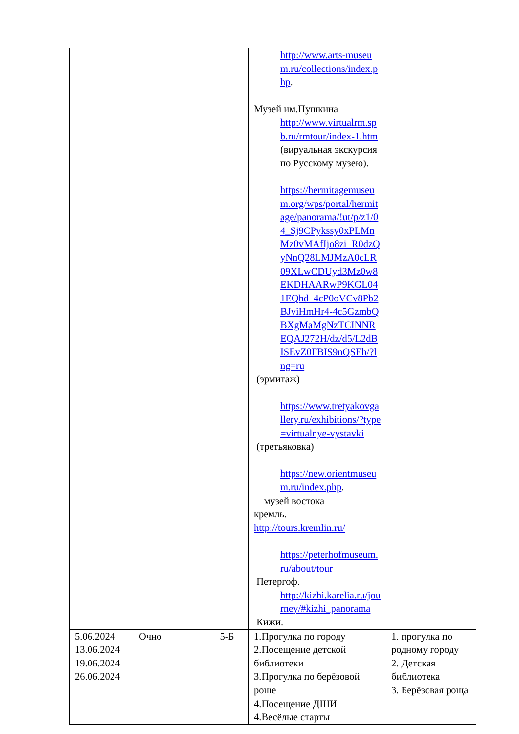| | | | http://www.arts-museum.ru/collections/index.php . Музей им.Пушкина http://www.virtualrm.spb.ru/rmtour/index-1.htm (вируальная экскурсия по Русскому музею). https://hermitagemuseum.org/wps/portal/hermitage/panorama/!ut/p/z1/04_Sj9CPykssy0xPLMnMz0vMAfIjo8zi_R0dzQyNnQ28LMJMzA0cLR09XLwCDUyd3Mz0w8EKDHAARwP9KGL041EQhd_4cP0oVCv8Pb2BJviHmHr4-4c5GzmbQBXgMaMgNzTCINNREQAJ272H/dz/d5/L2dBISEvZ0FBIS9nQSEh/?lng=ru (эрмитаж) https://www.tretyakovgallery.ru/exhibitions/?type=virtualnye-vystavki (третьяковка) https://new.orientmuseum.ru/index.php . музей востока кремль. http://tours.kremlin.ru/ https://peterhofmuseum.ru/about/tour Петергоф. http://kizhi.karelia.ru/journey/#kizhi_panorama Кижи. | |
| 5.06.2024 13.06.2024 19.06.2024 26.06.2024 | Очно | 5-Б | 1.Прогулка по городу 2.Посещение детской библиотеки 3.Прогулка по берёзовой роще 4.Посещение ДШИ 4.Весёлые старты | 1. прогулка по родному городу 2. Детская библиотека 3. Берёзовая роща |